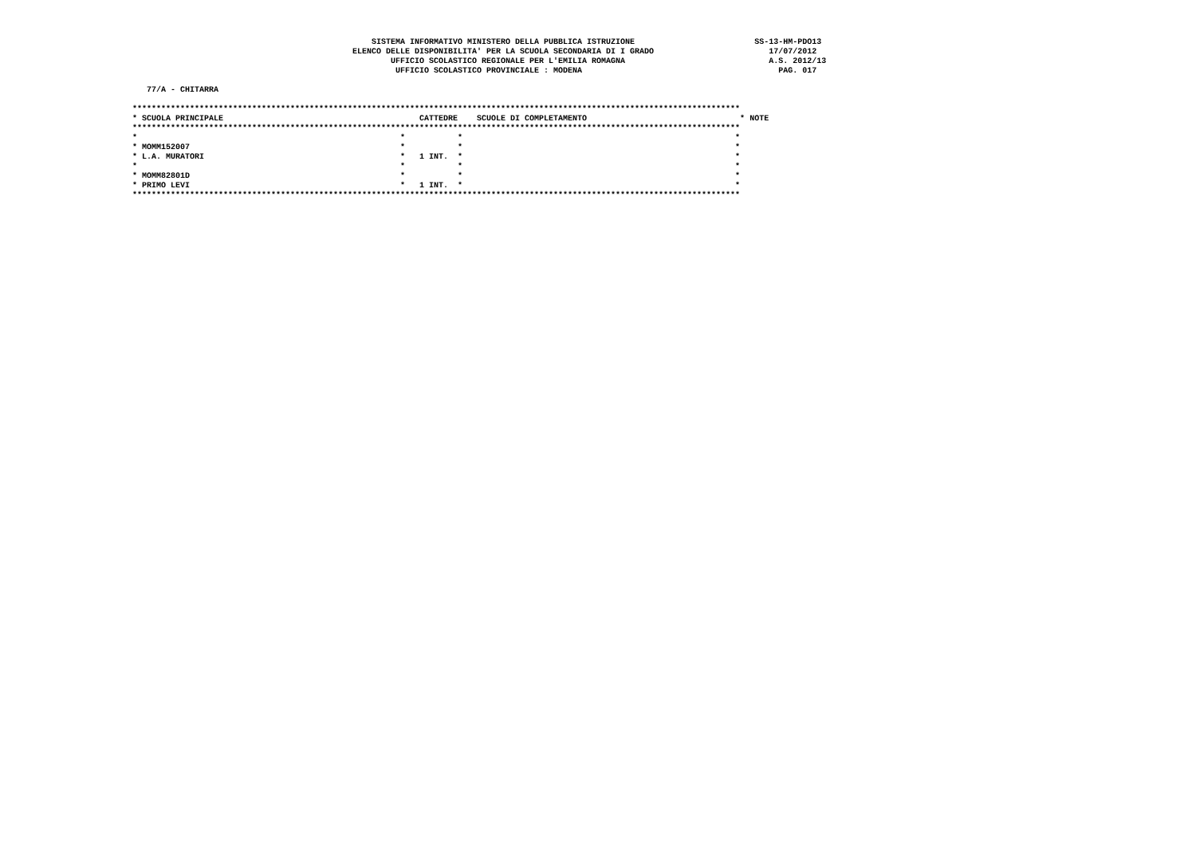SISTEMA INFORMATIVO MINISTERO DELLA PUBBLICA ISTRUZIONE                         SS-13-HM-PDO13
                                              ELENCO DELLE DISPONIBILITA' PER LA SCUOLA SECONDARIA DI I GRADO                        17/07/2012
                                                      UFFICIO SCOLASTICO REGIONALE PER L'EMILIA ROMAGNA                              A.S. 2012/13
                                                       UFFICIO SCOLASTICO PROVINCIALE : MODENA                                         PAG. 017

   77/A - CHITARRA

*******************************************************************************************************************************
* SCUOLA PRINCIPALE                                         CATTEDRE    SCUOLE DI COMPLETAMENTO                                * NOTE
*******************************************************************************************************************************
*                                                       *           *                                                         *
* MOMM152007                                            *           *                                                         *
* L.A. MURATORI                                         *   1 INT.  *                                                         *
*                                                       *           *                                                         *
* MOMM82801D                                            *           *                                                         *
* PRIMO LEVI                                            *   1 INT.  *                                                         *
*******************************************************************************************************************************